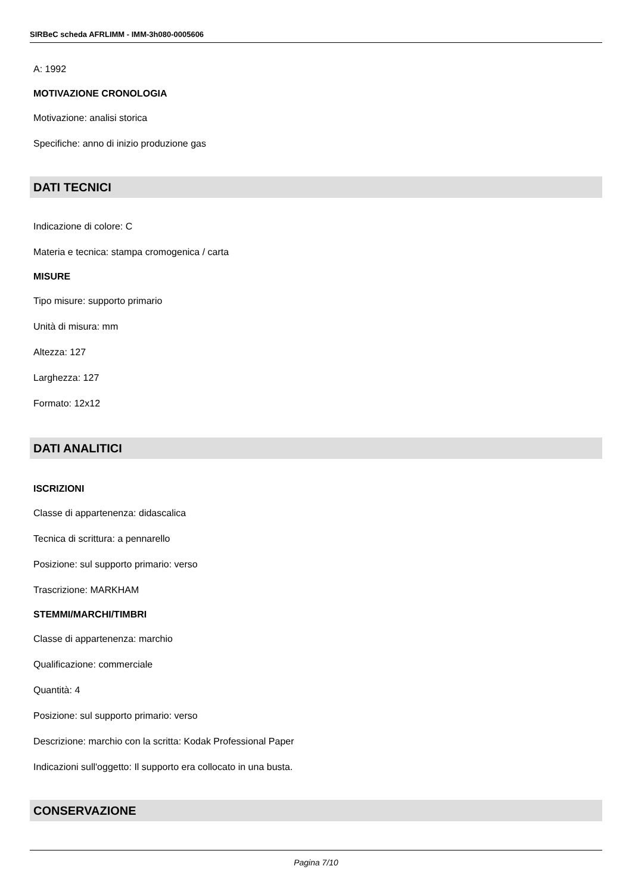SIRBeC scheda AFRLIMM - IMM-3h080-0005606
A: 1992
MOTIVAZIONE CRONOLOGIA
Motivazione: analisi storica
Specifiche: anno di inizio produzione gas
DATI TECNICI
Indicazione di colore: C
Materia e tecnica: stampa cromogenica / carta
MISURE
Tipo misure: supporto primario
Unità di misura: mm
Altezza: 127
Larghezza: 127
Formato: 12x12
DATI ANALITICI
ISCRIZIONI
Classe di appartenenza: didascalica
Tecnica di scrittura: a pennarello
Posizione: sul supporto primario: verso
Trascrizione: MARKHAM
STEMMI/MARCHI/TIMBRI
Classe di appartenenza: marchio
Qualificazione: commerciale
Quantità: 4
Posizione: sul supporto primario: verso
Descrizione: marchio con la scritta: Kodak Professional Paper
Indicazioni sull'oggetto: Il supporto era collocato in una busta.
CONSERVAZIONE
Pagina 7/10